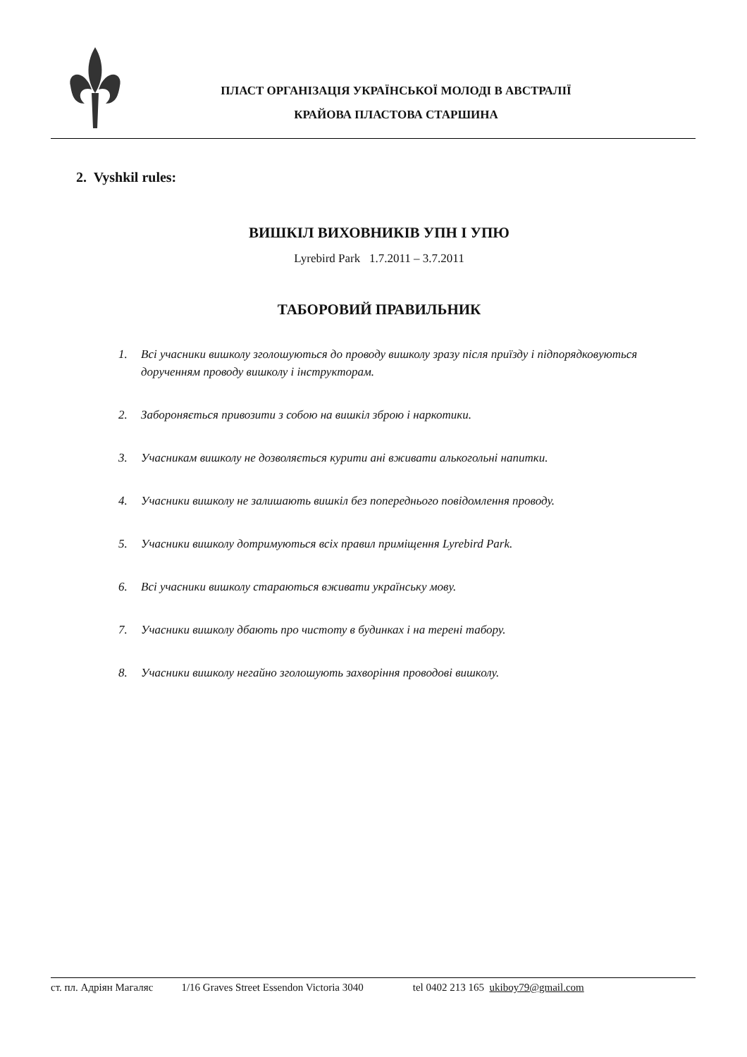ПЛАСТ ОРГАНІЗАЦІЯ УКРАЇНСЬКОЇ МОЛОДІ В АВСТРАЛІЇ
КРАЙОВА ПЛАСТОВА СТАРШИНА
2. Vyshkil rules:
ВИШКІЛ ВИХОВНИКІВ УПН І УПЮ
Lyrebird Park 1.7.2011 – 3.7.2011
ТАБОРОВИЙ ПРАВИЛЬНИК
1. Всі учасники вишколу зголошуються до проводу вишколу зразу після приїзду і підпорядковуються дорученням проводу вишколу і інструкторам.
2. Забороняється привозити з собою на вишкіл зброю і наркотики.
3. Учасникам вишколу не дозволяється курити ані вживати алькогольні напитки.
4. Учасники вишколу не залишають вишкіл без попереднього повідомлення проводу.
5. Учасники вишколу дотримуються всіх правил приміщення Lyrebird Park.
6. Всі учасники вишколу стараються вживати українську мову.
7. Учасники вишколу дбають про чистоту в будинках і на терені табору.
8. Учасники вишколу негайно зголошують захворіння проводові вишколу.
ст. пл. Адріян Магаляс 1/16 Graves Street Essendon Victoria 3040 tel 0402 213 165 ukiboy79@gmail.com